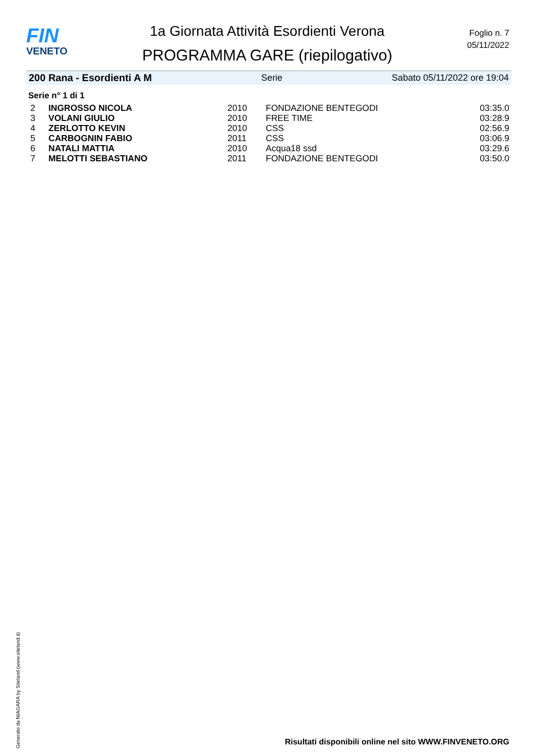FIN
VENETO
1a Giornata Attività Esordienti Verona
PROGRAMMA GARE (riepilogativo)
Foglio n. 7
05/11/2022
200 Rana - Esordienti A M Serie Sabato 05/11/2022 ore 19:04
Serie n° 1 di 1
| 2 | INGROSSO NICOLA | 2010 | FONDAZIONE BENTEGODI | 03:35.0 |
| 3 | VOLANI GIULIO | 2010 | FREE TIME | 03:28.9 |
| 4 | ZERLOTTO KEVIN | 2010 | CSS | 02:56.9 |
| 5 | CARBOGNIN FABIO | 2011 | CSS | 03:06.9 |
| 6 | NATALI MATTIA | 2010 | Acqua18 ssd | 03:29.6 |
| 7 | MELOTTI SEBASTIANO | 2011 | FONDAZIONE BENTEGODI | 03:50.0 |
Generato da NIAGARA by Siteland (www.siteland.it)
Risultati disponibili online nel sito WWW.FINVENETO.ORG